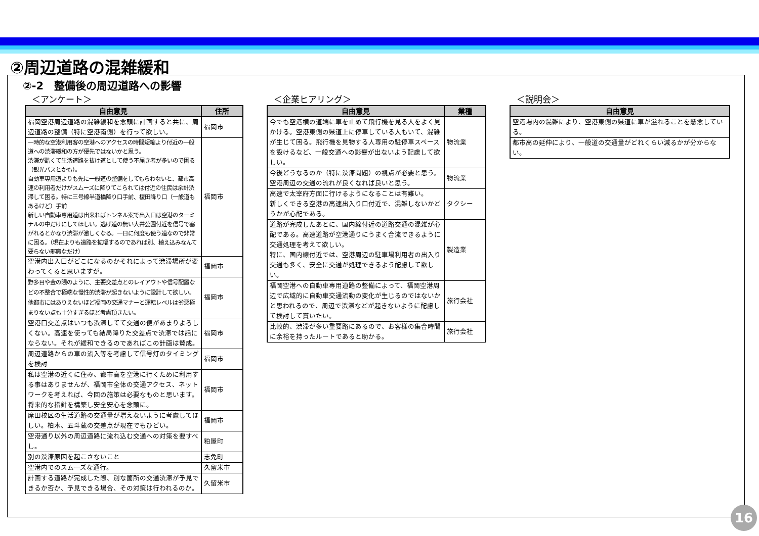②周辺道路の混雑緩和
②-2　整備後の周辺道路への影響
＜アンケート＞
| 自由意見 | 住所 |
| --- | --- |
| 福岡空港周辺道路の混雑緩和を念頭に計画すると共に、周辺道路の整備（特に空港南側）を行って欲しい。 | 福岡市 |
| 一時的な空港利用客の空港へのアクセスの時間短縮より付近の一般道への渋滞緩和の方が優先ではないかと思う。 渋滞が酷くて生活道路を抜け道として使う不届き者が多いので困る（観光バスとかも）。 自動車専用道よりも先に一般道の整備をしてもらわないと、都市高速の利用者だけがスムーズに降りてこられては付近の住民は余計渋滞して困る。特に三号線半道橋降り口手前、榎田降り口（一般道もあるけど）手前 新しい自動車専用道は出来ればトンネル案で出入口は空港のターミナルの中だけにしてほしい。逃げ道の無い大井公園付近を信号で塞がれるとかなり渋滞が激しくなる。一日に何度も使う道なので非常に困る。（現在よりも道路を拡幅するのであれば別、植え込みなんて要らない邪魔なだけ） | 福岡市 |
| 空港内出入口がどこになるのかそれによって渋滞場所が変わってくると思いますが。 | 福岡市 |
| 野多目や金の隈のように、主要交差点とのレイアウトや信号配置などの不整合で極端な慢性的渋滞が起きないように設計して欲しい。他都市にはありえないほど福岡の交通マナーと運転レベルは劣悪極まりない点も十分すぎるほど考慮頂きたい。 | 福岡市 |
| 空港口交差点はいつも渋滞してて交通の便があまりよろしくない。高速を使っても結局降りた交差点で渋滞では話にならない。それが緩和できるのであればこの計画は賛成。 | 福岡市 |
| 周辺道路からの車の流入等を考慮して信号灯のタイミングを検討 | 福岡市 |
| 私は空港の近くに住み、都市高を空港に行くために利用する事はありませんが、福岡市全体の交通アクセス、ネットワークを考えれば、今回の施策は必要なものと思います。将来的な指針を構築し安全安心を念頭に。 | 福岡市 |
| 席田校区の生活道路の交通量が増えないように考慮してほしい。柏木、五斗蔵の交差点が現在でもひどい。 | 福岡市 |
| 空港通り以外の周辺道路に流れ込む交通への対策を要すべし。 | 粕屋町 |
| 別の渋滞原因を起こさないこと | 志免町 |
| 空港内でのスムーズな通行。 | 久留米市 |
| 計画する道路が完成した際、別な箇所の交通渋滞が予見できるか否か、予見できる場合、その対策は行われるのか。 | 久留米市 |
＜企業ヒアリング＞
| 自由意見 | 業種 |
| --- | --- |
| 今でも空港横の道端に車を止めて飛行機を見る人をよく見かける。空港東側の県道上に停車している人もいて、混雑が生じて困る。飛行機を見物する人専用の駐停車スペースを設けるなど、一般交通への影響が出ないよう配慮して欲しい。 | 物流業 |
| 今後どうなるのか（特に渋滞問題）の視点が必要と思う。空港周辺の交通の流れが良くなれば良いと思う。 | 物流業 |
| 高速で太宰府方面に行けるようになることは有難い。 新しくできる空港の高速出入り口付近で、混雑しないかどうかが心配である。 | タクシー |
| 道路が完成したあとに、国内線付近の道路交通の混雑が心配である。高速道路が空港通りにうまく合流できるように交通処理を考えて欲しい。 特に、国内線付近では、空港周辺の駐車場利用者の出入り交通も多く、安全に交通が処理できるよう配慮して欲しい。 | 製造業 |
| 福岡空港への自動車専用道路の整備によって、福岡空港周辺で広域的に自動車交通流動の変化が生じるのではないかと思われるので、周辺で渋滞などが起きないように配慮して検討して貰いたい。 | 旅行会社 |
| 比較的、渋滞が多い重要路にあるので、お客様の集合時間に余裕を持ったルートであると助かる。 | 旅行会社 |
＜説明会＞
| 自由意見 |
| --- |
| 空港場内の混雑により、空港東側の県道に車が溢れることを懸念している。 |
| 都市高の延伸により、一般道の交通量がどれくらい減るかが分からない。 |
16